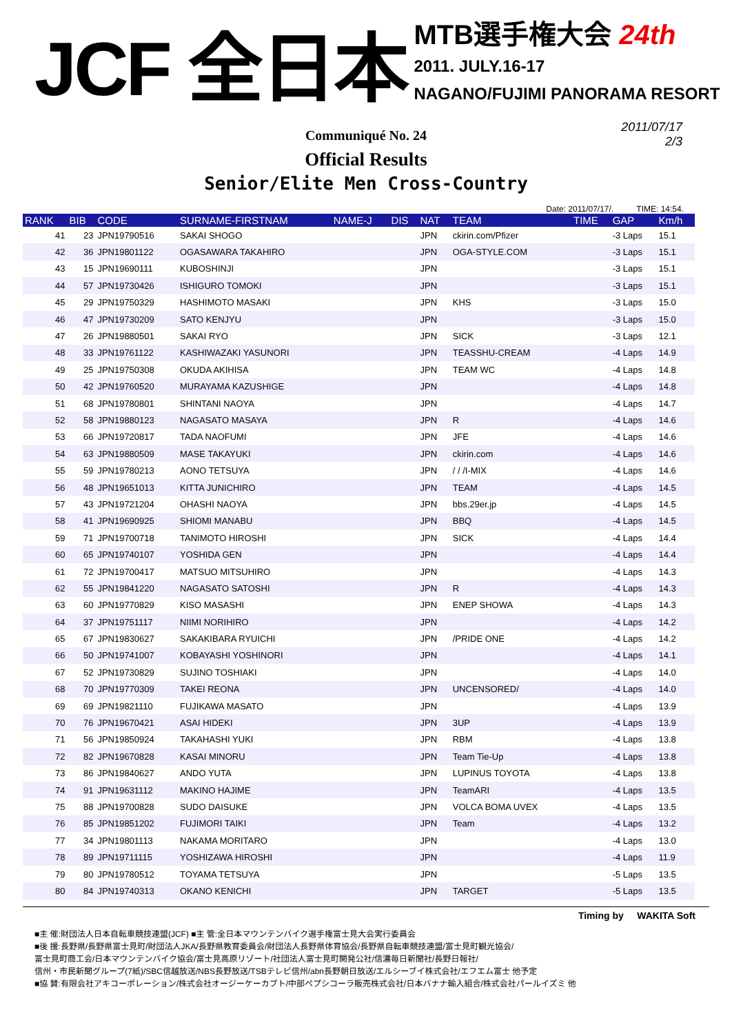JCF 全日本
MTB選手権大会 24th
2011. JULY.16-17
NAGANO/FUJIMI PANORAMA RESORT
2011/07/17
2/3
Communiqué No. 24
Official Results
Senior/Elite Men Cross-Country
Date: 2011/07/17/. TIME: 14:54.
| RANK | BIB | CODE | SURNAME-FIRSTNAM | NAME-J | DIS | NAT | TEAM | TIME | GAP | Km/h |
| --- | --- | --- | --- | --- | --- | --- | --- | --- | --- | --- |
| 41 | 23 | JPN19790516 | SAKAI SHOGO | | | JPN | ckirin.com/Pfizer | | -3 Laps | 15.1 |
| 42 | 36 | JPN19801122 | OGASAWARA TAKAHIRO | | | JPN | OGA-STYLE.COM | | -3 Laps | 15.1 |
| 43 | 15 | JPN19690111 | KUBOSHINJI | | | JPN | | | -3 Laps | 15.1 |
| 44 | 57 | JPN19730426 | ISHIGURO TOMOKI | | | JPN | | | -3 Laps | 15.1 |
| 45 | 29 | JPN19750329 | HASHIMOTO MASAKI | | | JPN | KHS | | -3 Laps | 15.0 |
| 46 | 47 | JPN19730209 | SATO KENJYU | | | JPN | | | -3 Laps | 15.0 |
| 47 | 26 | JPN19880501 | SAKAI RYO | | | JPN | SICK | | -3 Laps | 12.1 |
| 48 | 33 | JPN19761122 | KASHIWAZAKI YASUNORI | | | JPN | TEASSHU-CREAM | | -4 Laps | 14.9 |
| 49 | 25 | JPN19750308 | OKUDA AKIHISA | | | JPN | TEAM WC | | -4 Laps | 14.8 |
| 50 | 42 | JPN19760520 | MURAYAMA KAZUSHIGE | | | JPN | | | -4 Laps | 14.8 |
| 51 | 68 | JPN19780801 | SHINTANI NAOYA | | | JPN | | | -4 Laps | 14.7 |
| 52 | 58 | JPN19880123 | NAGASATO MASAYA | | | JPN | R | | -4 Laps | 14.6 |
| 53 | 66 | JPN19720817 | TADA NAOFUMI | | | JPN | JFE | | -4 Laps | 14.6 |
| 54 | 63 | JPN19880509 | MASE TAKAYUKI | | | JPN | ckirin.com | | -4 Laps | 14.6 |
| 55 | 59 | JPN19780213 | AONO TETSUYA | | | JPN | / / /I-MIX | | -4 Laps | 14.6 |
| 56 | 48 | JPN19651013 | KITTA JUNICHIRO | | | JPN | TEAM | | -4 Laps | 14.5 |
| 57 | 43 | JPN19721204 | OHASHI NAOYA | | | JPN | bbs.29er.jp | | -4 Laps | 14.5 |
| 58 | 41 | JPN19690925 | SHIOMI MANABU | | | JPN | BBQ | | -4 Laps | 14.5 |
| 59 | 71 | JPN19700718 | TANIMOTO HIROSHI | | | JPN | SICK | | -4 Laps | 14.4 |
| 60 | 65 | JPN19740107 | YOSHIDA GEN | | | JPN | | | -4 Laps | 14.4 |
| 61 | 72 | JPN19700417 | MATSUO MITSUHIRO | | | JPN | | | -4 Laps | 14.3 |
| 62 | 55 | JPN19841220 | NAGASATO SATOSHI | | | JPN | R | | -4 Laps | 14.3 |
| 63 | 60 | JPN19770829 | KISO MASASHI | | | JPN | ENEP SHOWA | | -4 Laps | 14.3 |
| 64 | 37 | JPN19751117 | NIIMI NORIHIRO | | | JPN | | | -4 Laps | 14.2 |
| 65 | 67 | JPN19830627 | SAKAKIBARA RYUICHI | | | JPN | /PRIDE ONE | | -4 Laps | 14.2 |
| 66 | 50 | JPN19741007 | KOBAYASHI YOSHINORI | | | JPN | | | -4 Laps | 14.1 |
| 67 | 52 | JPN19730829 | SUJINO TOSHIAKI | | | JPN | | | -4 Laps | 14.0 |
| 68 | 70 | JPN19770309 | TAKEI REONA | | | JPN | UNCENSORED/ | | -4 Laps | 14.0 |
| 69 | 69 | JPN19821110 | FUJIKAWA MASATO | | | JPN | | | -4 Laps | 13.9 |
| 70 | 76 | JPN19670421 | ASAI HIDEKI | | | JPN | 3UP | | -4 Laps | 13.9 |
| 71 | 56 | JPN19850924 | TAKAHASHI YUKI | | | JPN | RBM | | -4 Laps | 13.8 |
| 72 | 82 | JPN19670828 | KASAI MINORU | | | JPN | Team Tie-Up | | -4 Laps | 13.8 |
| 73 | 86 | JPN19840627 | ANDO YUTA | | | JPN | LUPINUS TOYOTA | | -4 Laps | 13.8 |
| 74 | 91 | JPN19631112 | MAKINO HAJIME | | | JPN | TeamARI | | -4 Laps | 13.5 |
| 75 | 88 | JPN19700828 | SUDO DAISUKE | | | JPN | VOLCA BOMA UVEX | | -4 Laps | 13.5 |
| 76 | 85 | JPN19851202 | FUJIMORI TAIKI | | | JPN | Team | | -4 Laps | 13.2 |
| 77 | 34 | JPN19801113 | NAKAMA MORITARO | | | JPN | | | -4 Laps | 13.0 |
| 78 | 89 | JPN19711115 | YOSHIZAWA HIROSHI | | | JPN | | | -4 Laps | 11.9 |
| 79 | 80 | JPN19780512 | TOYAMA TETSUYA | | | JPN | | | -5 Laps | 13.5 |
| 80 | 84 | JPN19740313 | OKANO KENICHI | | | JPN | TARGET | | -5 Laps | 13.5 |
Timing by WAKITA Soft
■主 催:財団法人日本自転車競技連盟(JCF) ■主 管:全日本マウンテンバイク選手権富士見大会実行委員会
■後 援:長野県/長野県富士見町/財団法人JKA/長野県教育委員会/財団法人長野県体育協会/長野県自転車競技連盟/富士見町観光協会/
富士見町商工会/日本マウンテンバイク協会/富士見高原リゾート/社団法人富士見町開発公社/信濃毎日新聞社/長野日報社/
信州・市民新聞グループ(7紙)/SBC信越放送/NBS長野放送/TSBテレビ信州/abn長野朝日放送/エルシーブイ株式会社/エフエム富士 他予定
■協 賛:有限会社アキコーポレーション/株式会社オージーケーカブト/中部ペプシコーラ販売株式会社/日本バナナ輸入組合/株式会社パールイズミ 他